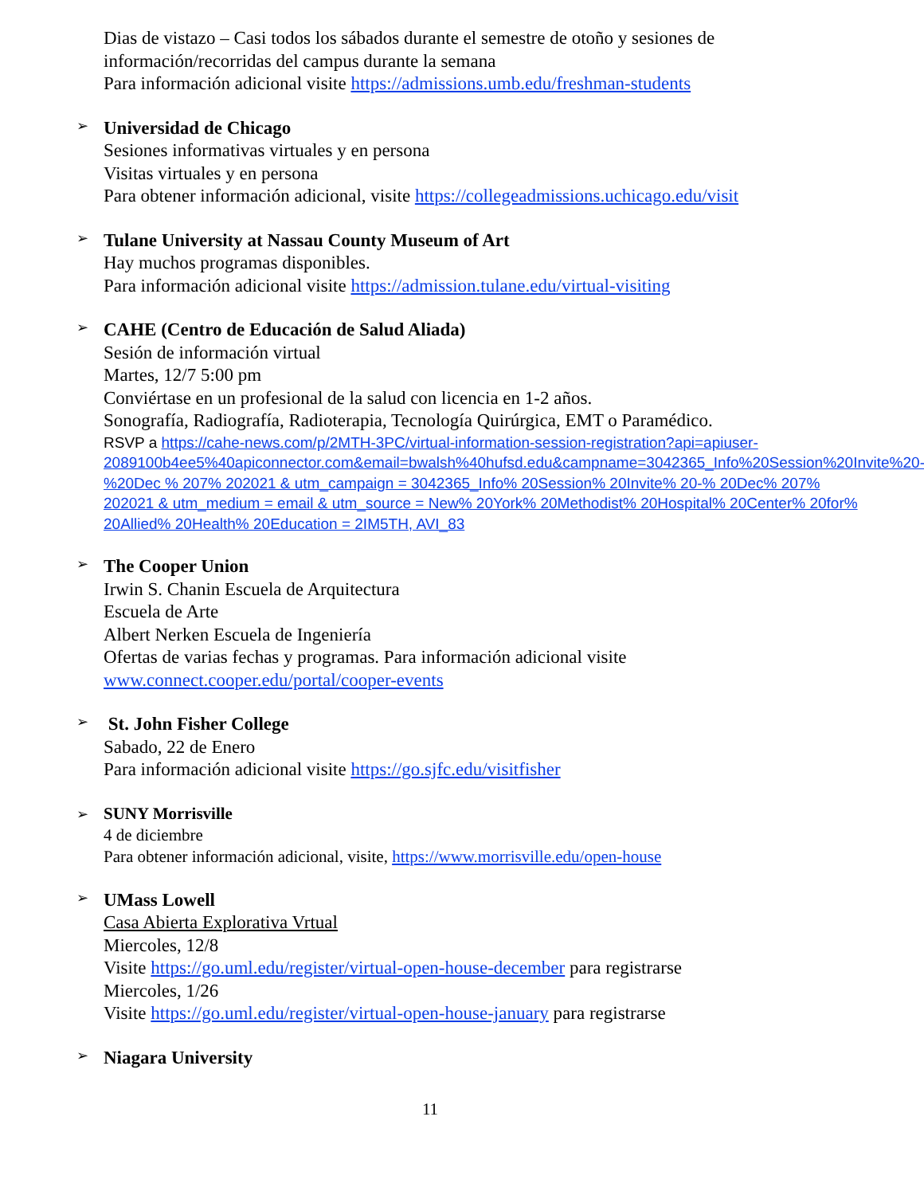Dias de vistazo – Casi todos los sábados durante el semestre de otoño y sesiones de información/recorridas del campus durante la semana
Para información adicional visite https://admissions.umb.edu/freshman-students
➢
Universidad de Chicago
Sesiones informativas virtuales y en persona
Visitas virtuales y en persona
Para obtener información adicional, visite https://collegeadmissions.uchicago.edu/visit
➢
Tulane University at Nassau County Museum of Art
Hay muchos programas disponibles.
Para información adicional visite https://admission.tulane.edu/virtual-visiting
➢
CAHE (Centro de Educación de Salud Aliada)
Sesión de información virtual
Martes, 12/7 5:00 pm
Conviértase en un profesional de la salud con licencia en 1-2 años.
Sonografía, Radiografía, Radioterapia, Tecnología Quirúrgica, EMT o Paramédico.
RSVP a https://cahe-news.com/p/2MTH-3PC/virtual-information-session-registration?api=apiuser-2089100b4ee5%40apiconnector.com&email=bwalsh%40hufsd.edu&campname=3042365_Info%20Session%20Invite%20-%20Dec % 207% 202021 & utm_campaign = 3042365_Info% 20Session% 20Invite% 20-% 20Dec% 207% 202021 & utm_medium = email & utm_source = New% 20York% 20Methodist% 20Hospital% 20Center% 20for% 20Allied% 20Health% 20Education = 2IM5TH, AVI_83
➢
The Cooper Union
Irwin S. Chanin Escuela de Arquitectura
Escuela de Arte
Albert Nerken Escuela de Ingeniería
Ofertas de varias fechas y programas. Para información adicional visite www.connect.cooper.edu/portal/cooper-events
➢
St. John Fisher College
Sabado, 22 de Enero
Para información adicional visite https://go.sjfc.edu/visitfisher
➢
SUNY Morrisville
4 de diciembre
Para obtener información adicional, visite, https://www.morrisville.edu/open-house
➢
UMass Lowell
Casa Abierta Explorativa Vrtual
Miercoles, 12/8
Visite https://go.uml.edu/register/virtual-open-house-december para registrarse
Miercoles, 1/26
Visite https://go.uml.edu/register/virtual-open-house-january para registrarse
➢
Niagara University
11